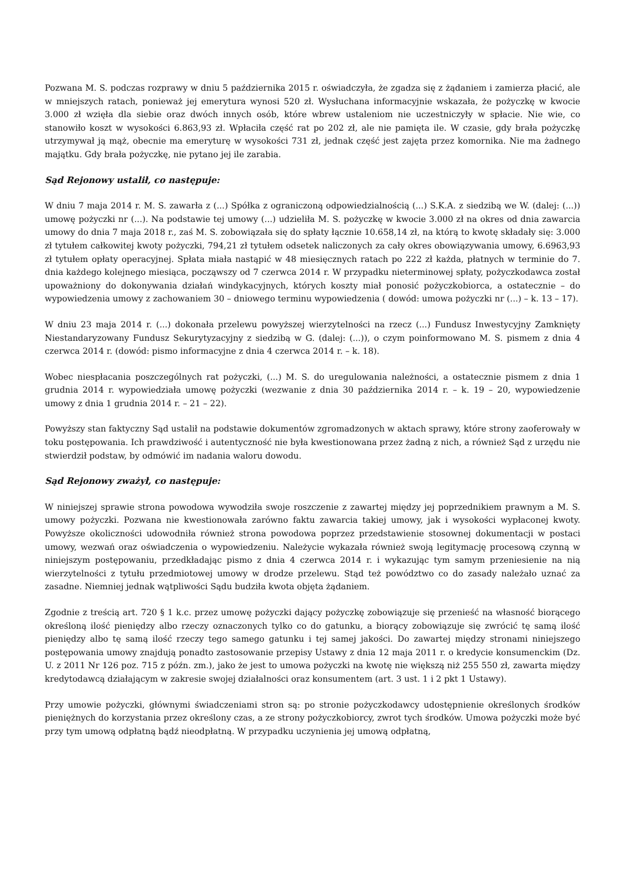Pozwana M. S. podczas rozprawy w dniu 5 października 2015 r. oświadczyła, że zgadza się z żądaniem i zamierza płacić, ale w mniejszych ratach, ponieważ jej emerytura wynosi 520 zł. Wysłuchana informacyjnie wskazała, że pożyczkę w kwocie 3.000 zł wzięła dla siebie oraz dwóch innych osób, które wbrew ustaleniom nie uczestniczyły w spłacie. Nie wie, co stanowiło koszt w wysokości 6.863,93 zł. Wpłaciła część rat po 202 zł, ale nie pamięta ile. W czasie, gdy brała pożyczkę utrzymywał ją mąż, obecnie ma emeryturę w wysokości 731 zł, jednak część jest zajęta przez komornika. Nie ma żadnego majątku. Gdy brała pożyczkę, nie pytano jej ile zarabia.
Sąd Rejonowy ustalił, co następuje:
W dniu 7 maja 2014 r. M. S. zawarła z (...) Spółka z ograniczoną odpowiedzialnością (...) S.K.A. z siedzibą we W. (dalej: (...)) umowę pożyczki nr (...). Na podstawie tej umowy (...) udzieliła M. S. pożyczkę w kwocie 3.000 zł na okres od dnia zawarcia umowy do dnia 7 maja 2018 r., zaś M. S. zobowiązała się do spłaty łącznie 10.658,14 zł, na którą to kwotę składały się: 3.000 zł tytułem całkowitej kwoty pożyczki, 794,21 zł tytułem odsetek naliczonych za cały okres obowiązywania umowy, 6.6963,93 zł tytułem opłaty operacyjnej. Spłata miała nastąpić w 48 miesięcznych ratach po 222 zł każda, płatnych w terminie do 7. dnia każdego kolejnego miesiąca, począwszy od 7 czerwca 2014 r. W przypadku nieterminowej spłaty, pożyczkodawca został upoważniony do dokonywania działań windykacyjnych, których koszty miał ponosić pożyczkobiorca, a ostatecznie – do wypowiedzenia umowy z zachowaniem 30 – dniowego terminu wypowiedzenia ( dowód: umowa pożyczki nr (...) – k. 13 – 17).
W dniu 23 maja 2014 r. (...) dokonała przelewu powyższej wierzytelności na rzecz (...) Fundusz Inwestycyjny Zamknięty Niestandaryzowany Fundusz Sekurytyzacyjny z siedzibą w G. (dalej: (...)), o czym poinformowano M. S. pismem z dnia 4 czerwca 2014 r. (dowód: pismo informacyjne z dnia 4 czerwca 2014 r. – k. 18).
Wobec niespłacania poszczególnych rat pożyczki, (...) M. S. do uregulowania należności, a ostatecznie pismem z dnia 1 grudnia 2014 r. wypowiedziała umowę pożyczki (wezwanie z dnia 30 października 2014 r. – k. 19 – 20, wypowiedzenie umowy z dnia 1 grudnia 2014 r. – 21 – 22).
Powyższy stan faktyczny Sąd ustalił na podstawie dokumentów zgromadzonych w aktach sprawy, które strony zaoferowały w toku postępowania. Ich prawdziwość i autentyczność nie była kwestionowana przez żadną z nich, a również Sąd z urzędu nie stwierdził podstaw, by odmówić im nadania waloru dowodu.
Sąd Rejonowy zważył, co następuje:
W niniejszej sprawie strona powodowa wywodziła swoje roszczenie z zawartej między jej poprzednikiem prawnym a M. S. umowy pożyczki. Pozwana nie kwestionowała zarówno faktu zawarcia takiej umowy, jak i wysokości wypłaconej kwoty. Powyższe okoliczności udowodniła również strona powodowa poprzez przedstawienie stosownej dokumentacji w postaci umowy, wezwań oraz oświadczenia o wypowiedzeniu. Należycie wykazała również swoją legitymację procesową czynną w niniejszym postępowaniu, przedkładając pismo z dnia 4 czerwca 2014 r. i wykazując tym samym przeniesienie na nią wierzytelności z tytułu przedmiotowej umowy w drodze przelewu. Stąd też powództwo co do zasady należało uznać za zasadne. Niemniej jednak wątpliwości Sądu budziła kwota objęta żądaniem.
Zgodnie z treścią art. 720 § 1 k.c. przez umowę pożyczki dający pożyczkę zobowiązuje się przenieść na własność biorącego określoną ilość pieniędzy albo rzeczy oznaczonych tylko co do gatunku, a biorący zobowiązuje się zwrócić tę samą ilość pieniędzy albo tę samą ilość rzeczy tego samego gatunku i tej samej jakości. Do zawartej między stronami niniejszego postępowania umowy znajdują ponadto zastosowanie przepisy Ustawy z dnia 12 maja 2011 r. o kredycie konsumenckim (Dz. U. z 2011 Nr 126 poz. 715 z późn. zm.), jako że jest to umowa pożyczki na kwotę nie większą niż 255 550 zł, zawarta między kredytodawcą działającym w zakresie swojej działalności oraz konsumentem (art. 3 ust. 1 i 2 pkt 1 Ustawy).
Przy umowie pożyczki, głównymi świadczeniami stron są: po stronie pożyczkodawcy udostępnienie określonych środków pieniężnych do korzystania przez określony czas, a ze strony pożyczkobiorcy, zwrot tych środków. Umowa pożyczki może być przy tym umową odpłatną bądź nieodpłatną. W przypadku uczynienia jej umową odpłatną,